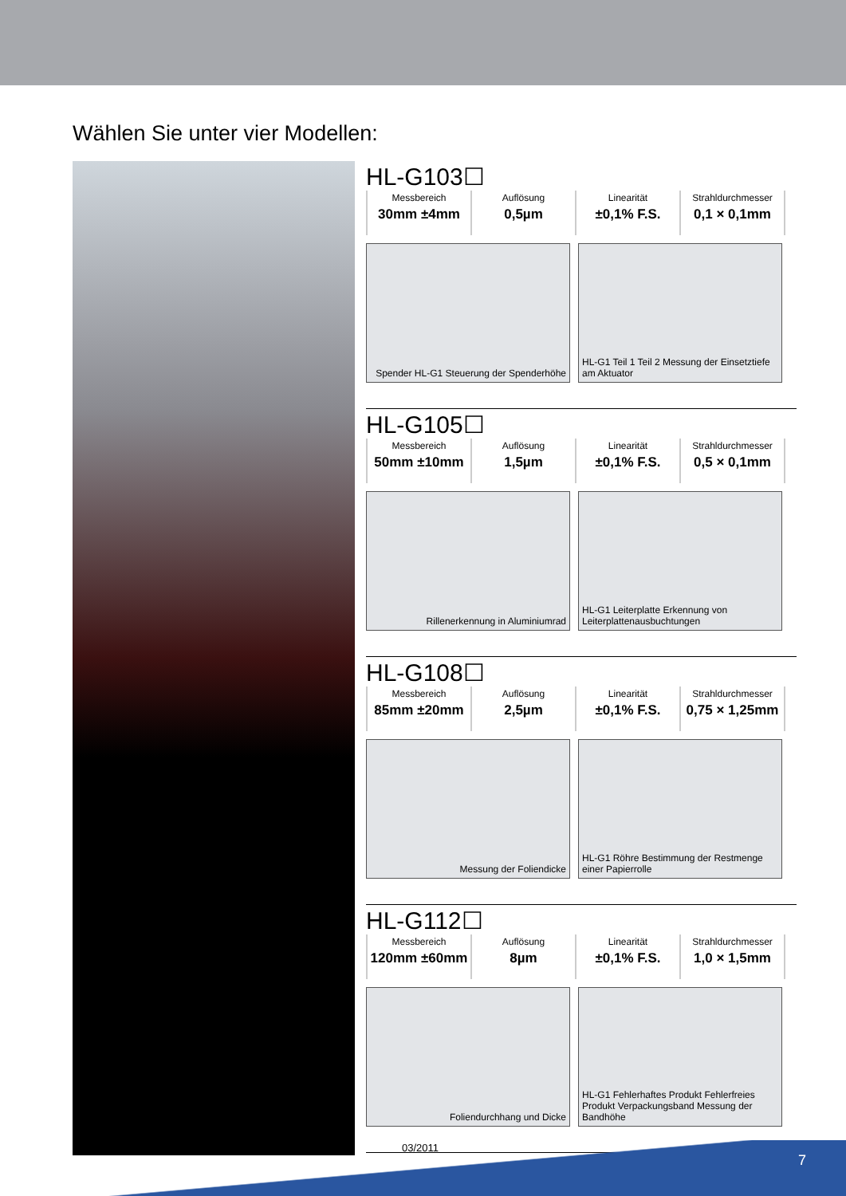Wählen Sie unter vier Modellen:
HL-G103☐
| Messbereich 30mm ±4mm | Auflösung 0,5µm | Linearität ±0,1% F.S. | Strahldurchmesser 0,1 × 0,1mm |
Spender HL-G1 Steuerung der Spenderhöhe
HL-G1 Teil 1 Teil 2 Messung der Einsetztiefe am Aktuator
HL-G105☐
| Messbereich 50mm ±10mm | Auflösung 1,5µm | Linearität ±0,1% F.S. | Strahldurchmesser 0,5 × 0,1mm |
Rillenerkennung in Aluminiumrad HL-G1 Leiterplatte Erkennung von Leiterplattenausbuchtungen
HL-G108☐
| Messbereich 85mm ±20mm | Auflösung 2,5µm | Linearität ±0,1% F.S. | Strahldurchmesser 0,75 × 1,25mm |
Messung der Foliendicke HL-G1 Röhre Bestimmung der Restmenge einer Papierrolle
HL-G112☐
| Messbereich 120mm ±60mm | Auflösung 8µm | Linearität ±0,1% F.S. | Strahldurchmesser 1,0 × 1,5mm |
Foliendurchhang und Dicke HL-G1 Fehlerhaftes Produkt Fehlerfreies Produkt Verpackungsband Messung der Bandhöhe
03/2011
7